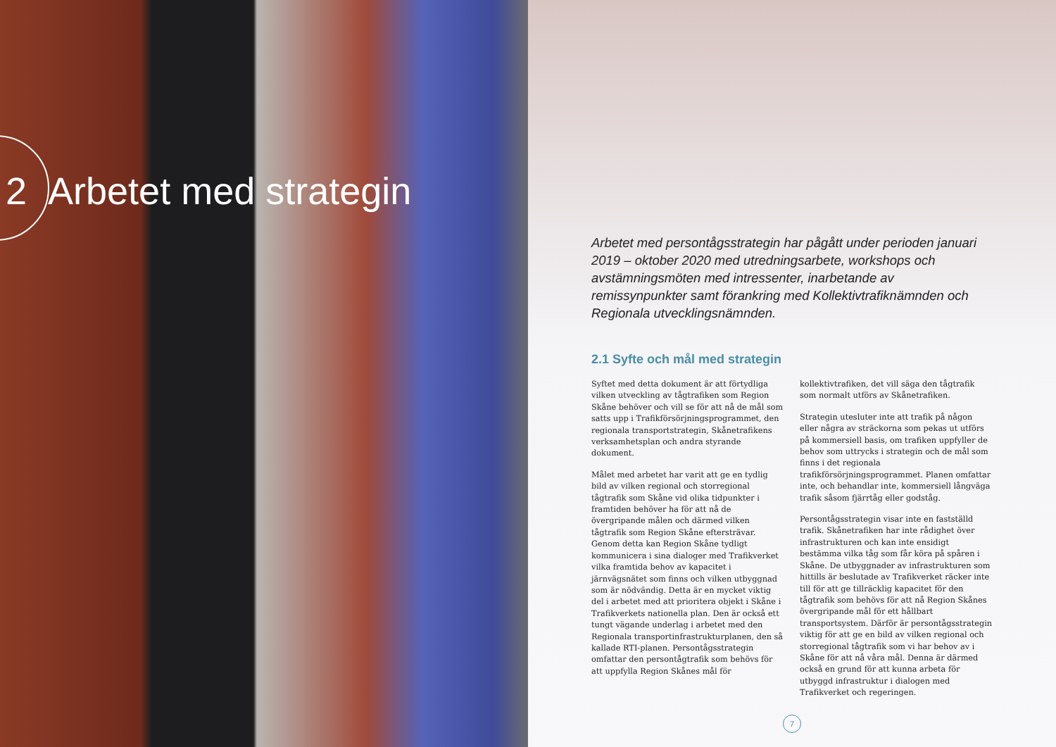2 Arbetet med strategin
Arbetet med persontågsstrategin har pågått under perioden januari 2019 – oktober 2020 med utredningsarbete, workshops och avstämningsmöten med intressenter, inarbetande av remissynpunkter samt förankring med Kollektivtrafiknämnden och Regionala utvecklingsnämnden.
2.1 Syfte och mål med strategin
Syftet med detta dokument är att förtydliga vilken utveckling av tågtrafiken som Region Skåne behöver och vill se för att nå de mål som satts upp i Trafikförsörjningsprogrammet, den regionala transportstrategin, Skånetrafikens verksamhetsplan och andra styrande dokument.
Målet med arbetet har varit att ge en tydlig bild av vilken regional och storregional tågtrafik som Skåne vid olika tidpunkter i framtiden behöver ha för att nå de övergripande målen och därmed vilken tågtrafik som Region Skåne eftersträvar. Genom detta kan Region Skåne tydligt kommunicera i sina dialoger med Trafikverket vilka framtida behov av kapacitet i järnvägsnätet som finns och vilken utbyggnad som är nödvändig. Detta är en mycket viktig del i arbetet med att prioritera objekt i Skåne i Trafikverkets nationella plan. Den är också ett tungt vägande underlag i arbetet med den Regionala transportinfrastrukturplanen, den så kallade RTI-planen. Persontågsstrategin omfattar den persontågtrafik som behövs för att uppfylla Region Skånes mål för kollektivtrafiken, det vill säga den tågtrafik som normalt utförs av Skånetrafiken.
Strategin utesluter inte att trafik på någon eller några av sträckorna som pekas ut utförs på kommersiell basis, om trafiken uppfyller de behov som uttrycks i strategin och de mål som finns i det regionala trafikförsörjningsprogrammet. Planen omfattar inte, och behandlar inte, kommersiell långväga trafik såsom fjärrtåg eller godståg.
Persontågsstrategin visar inte en fastställd trafik. Skånetrafiken har inte rådighet över infrastrukturen och kan inte ensidigt bestämma vilka tåg som får köra på spåren i Skåne. De utbyggnader av infrastrukturen som hittills är beslutade av Trafikverket räcker inte till för att ge tillräcklig kapacitet för den tågtrafik som behövs för att nå Region Skånes övergripande mål för ett hållbart transportsystem. Därför är persontågsstrategin viktig för att ge en bild av vilken regional och storregional tågtrafik som vi har behov av i Skåne för att nå våra mål. Denna är därmed också en grund för att kunna arbeta för utbyggd infrastruktur i dialogen med Trafikverket och regeringen.
7